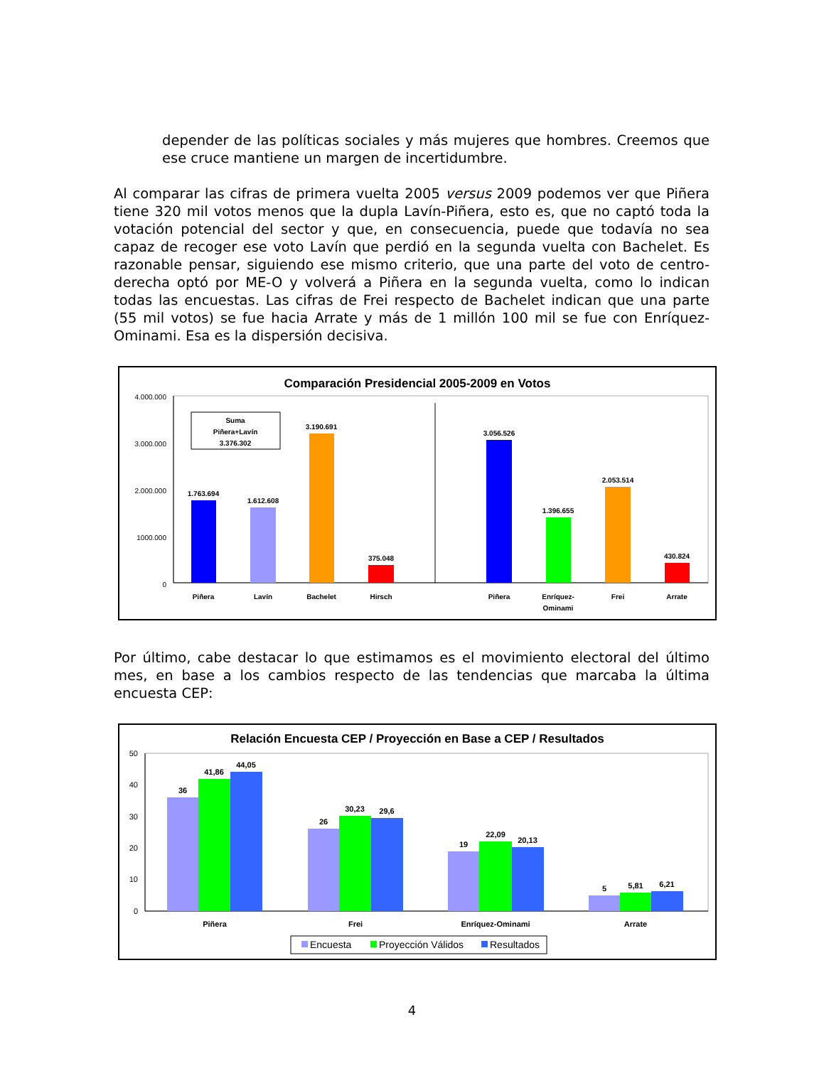depender de las políticas sociales y más mujeres que hombres. Creemos que ese cruce mantiene un margen de incertidumbre.
Al comparar las cifras de primera vuelta 2005 versus 2009 podemos ver que Piñera tiene 320 mil votos menos que la dupla Lavín-Piñera, esto es, que no captó toda la votación potencial del sector y que, en consecuencia, puede que todavía no sea capaz de recoger ese voto Lavín que perdió en la segunda vuelta con Bachelet. Es razonable pensar, siguiendo ese mismo criterio, que una parte del voto de centro-derecha optó por ME-O y volverá a Piñera en la segunda vuelta, como lo indican todas las encuestas. Las cifras de Frei respecto de Bachelet indican que una parte (55 mil votos) se fue hacia Arrate y más de 1 millón 100 mil se fue con Enríquez-Ominami. Esa es la dispersión decisiva.
Comparación Presidencial 2005-2009 en Votos
4.000.000
3.000.000
2.000.000
1000.000
0
Suma
Piñera+Lavín
3.376.302
1.763.694
1.612.608
3.190.691
375.048
3.056.526
1.396.655
2.053.514
430.824
Piñera
Lavín
Bachelet
Hirsch
Piñera
Enríquez-
Ominami
Frei
Arrate
Por último, cabe destacar lo que estimamos es el movimiento electoral del último mes, en base a los cambios respecto de las tendencias que marcaba la última encuesta CEP:
Relación Encuesta CEP / Proyección en Base a CEP / Resultados
50
40
30
20
10
0
36
41,86
44,05
26
30,23
29,6
19
22,09
20,13
5
5,81
6,21
Piñera
Frei
Enríquez-Ominami
Arrate
Encuesta
Proyección Válidos
Resultados
4